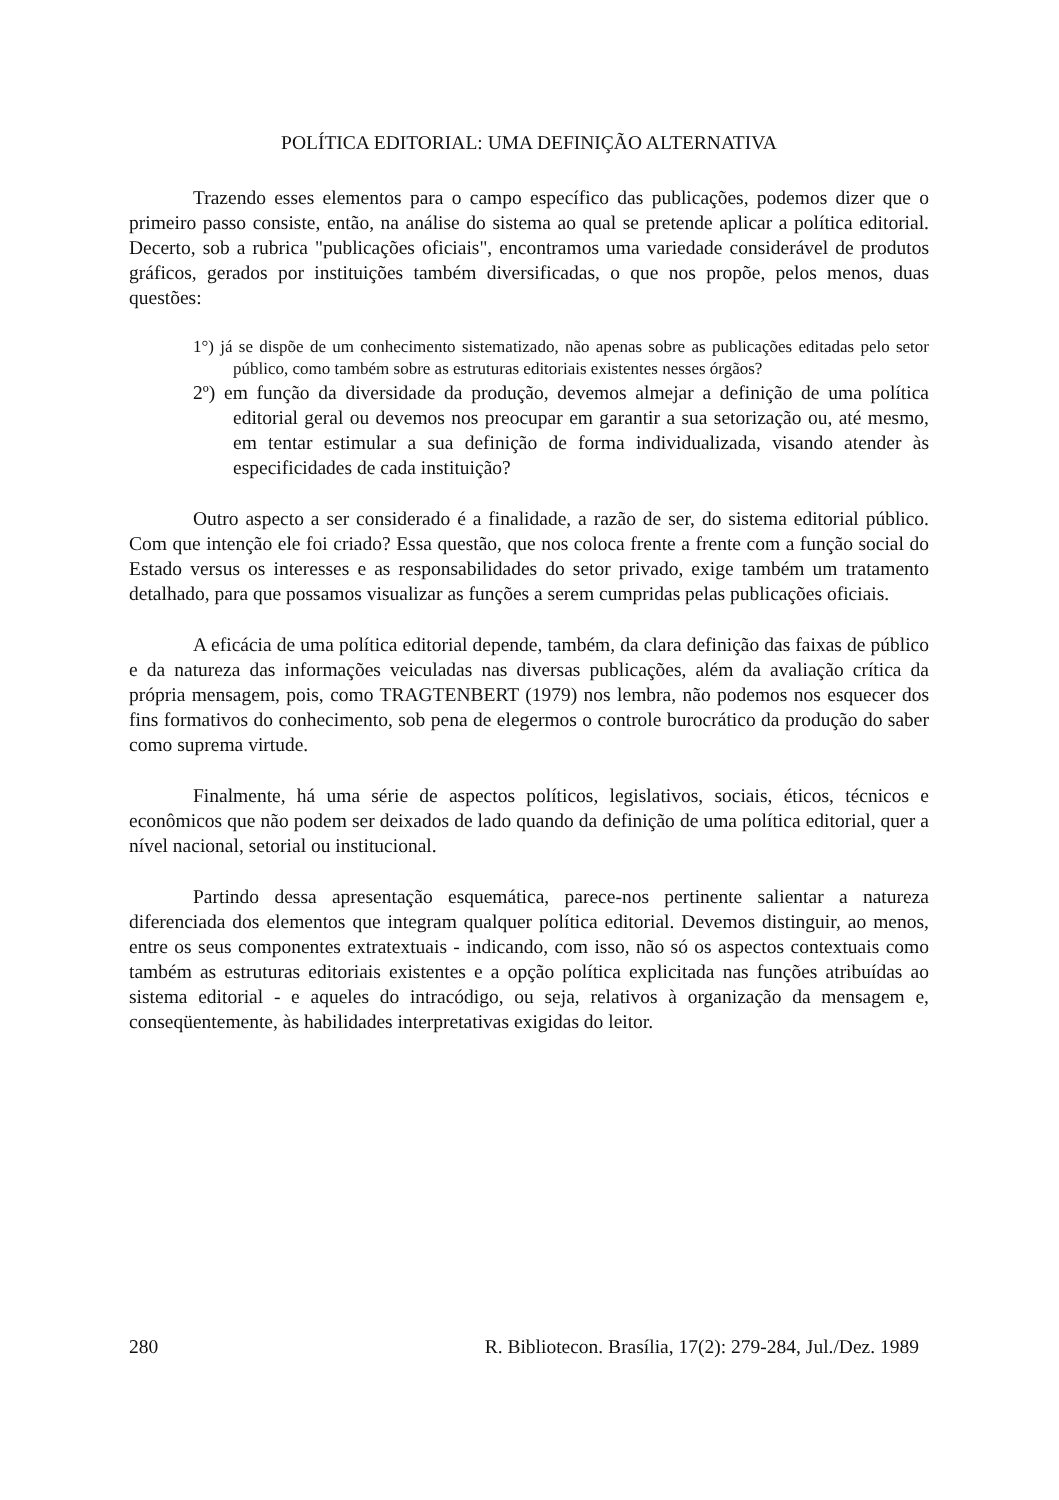POLÍTICA EDITORIAL: UMA DEFINIÇÃO ALTERNATIVA
Trazendo esses elementos para o campo específico das publicações, podemos dizer que o primeiro passo consiste, então, na análise do sistema ao qual se pretende aplicar a política editorial. Decerto, sob a rubrica "publicações oficiais", encontramos uma variedade considerável de produtos gráficos, gerados por instituições também diversificadas, o que nos propõe, pelos menos, duas questões:
1°) já se dispõe de um conhecimento sistematizado, não apenas sobre as publicações editadas pelo setor público, como também sobre as estruturas editoriais existentes nesses órgãos?
2º) em função da diversidade da produção, devemos almejar a definição de uma política editorial geral ou devemos nos preocupar em garantir a sua setorização ou, até mesmo, em tentar estimular a sua definição de forma individualizada, visando atender às especificidades de cada instituição?
Outro aspecto a ser considerado é a finalidade, a razão de ser, do sistema editorial público. Com que intenção ele foi criado? Essa questão, que nos coloca frente a frente com a função social do Estado versus os interesses e as responsabilidades do setor privado, exige também um tratamento detalhado, para que possamos visualizar as funções a serem cumpridas pelas publicações oficiais.
A eficácia de uma política editorial depende, também, da clara definição das faixas de público e da natureza das informações veiculadas nas diversas publicações, além da avaliação crítica da própria mensagem, pois, como TRAGTENBERT (1979) nos lembra, não podemos nos esquecer dos fins formativos do conhecimento, sob pena de elegermos o controle burocrático da produção do saber como suprema virtude.
Finalmente, há uma série de aspectos políticos, legislativos, sociais, éticos, técnicos e econômicos que não podem ser deixados de lado quando da definição de uma política editorial, quer a nível nacional, setorial ou institucional.
Partindo dessa apresentação esquemática, parece-nos pertinente salientar a natureza diferenciada dos elementos que integram qualquer política editorial. Devemos distinguir, ao menos, entre os seus componentes extratextuais - indicando, com isso, não só os aspectos contextuais como também as estruturas editoriais existentes e a opção política explicitada nas funções atribuídas ao sistema editorial - e aqueles do intracódigo, ou seja, relativos à organização da mensagem e, conseqüentemente, às habilidades interpretativas exigidas do leitor.
280 R. Bibliotecon. Brasília, 17(2): 279-284, Jul./Dez. 1989